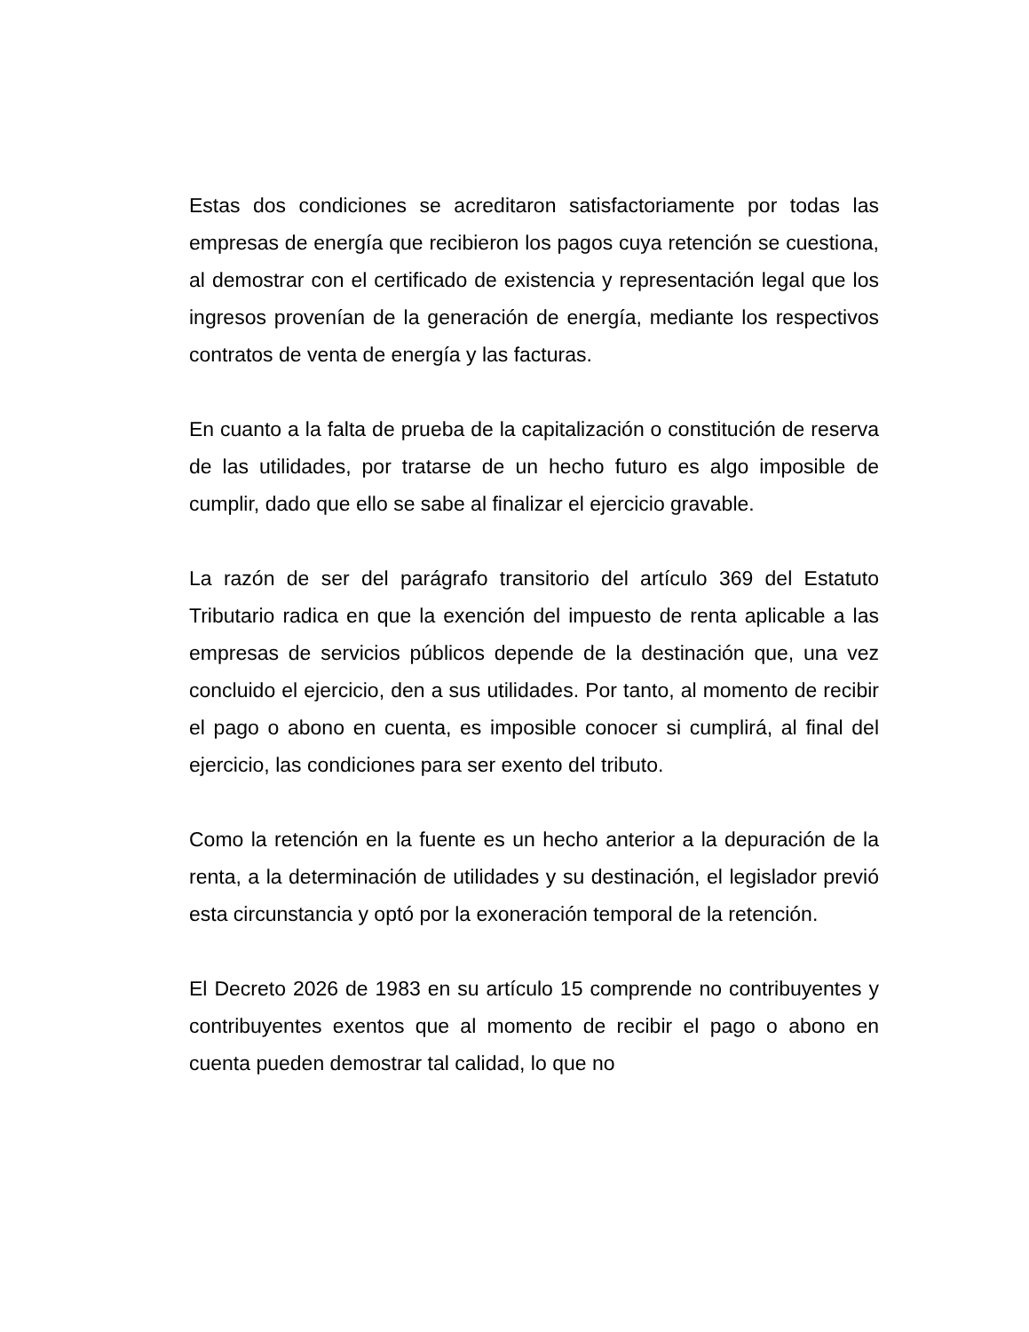Estas dos condiciones se acreditaron satisfactoriamente por todas las empresas de energía que recibieron los pagos cuya retención se cuestiona, al demostrar con el certificado de existencia y representación legal que los ingresos provenían de la generación de energía, mediante los respectivos contratos de venta de energía y las facturas.
En cuanto a la falta de prueba de la capitalización o constitución de reserva de las utilidades, por tratarse de un hecho futuro es algo imposible de cumplir, dado que ello se sabe al finalizar el ejercicio gravable.
La razón de ser del parágrafo transitorio del artículo 369 del Estatuto Tributario radica en que la exención del impuesto de renta aplicable a las empresas de servicios públicos depende de la destinación que, una vez concluido el ejercicio, den a sus utilidades. Por tanto, al momento de recibir el pago o abono en cuenta, es imposible conocer si cumplirá, al final del ejercicio, las condiciones para ser exento del tributo.
Como la retención en la fuente es un hecho anterior a la depuración de la renta, a la determinación de utilidades y su destinación, el legislador previó esta circunstancia y optó por la exoneración temporal de la retención.
El Decreto 2026 de 1983 en su artículo 15 comprende no contribuyentes y contribuyentes exentos que al momento de recibir el pago o abono en cuenta pueden demostrar tal calidad, lo que no